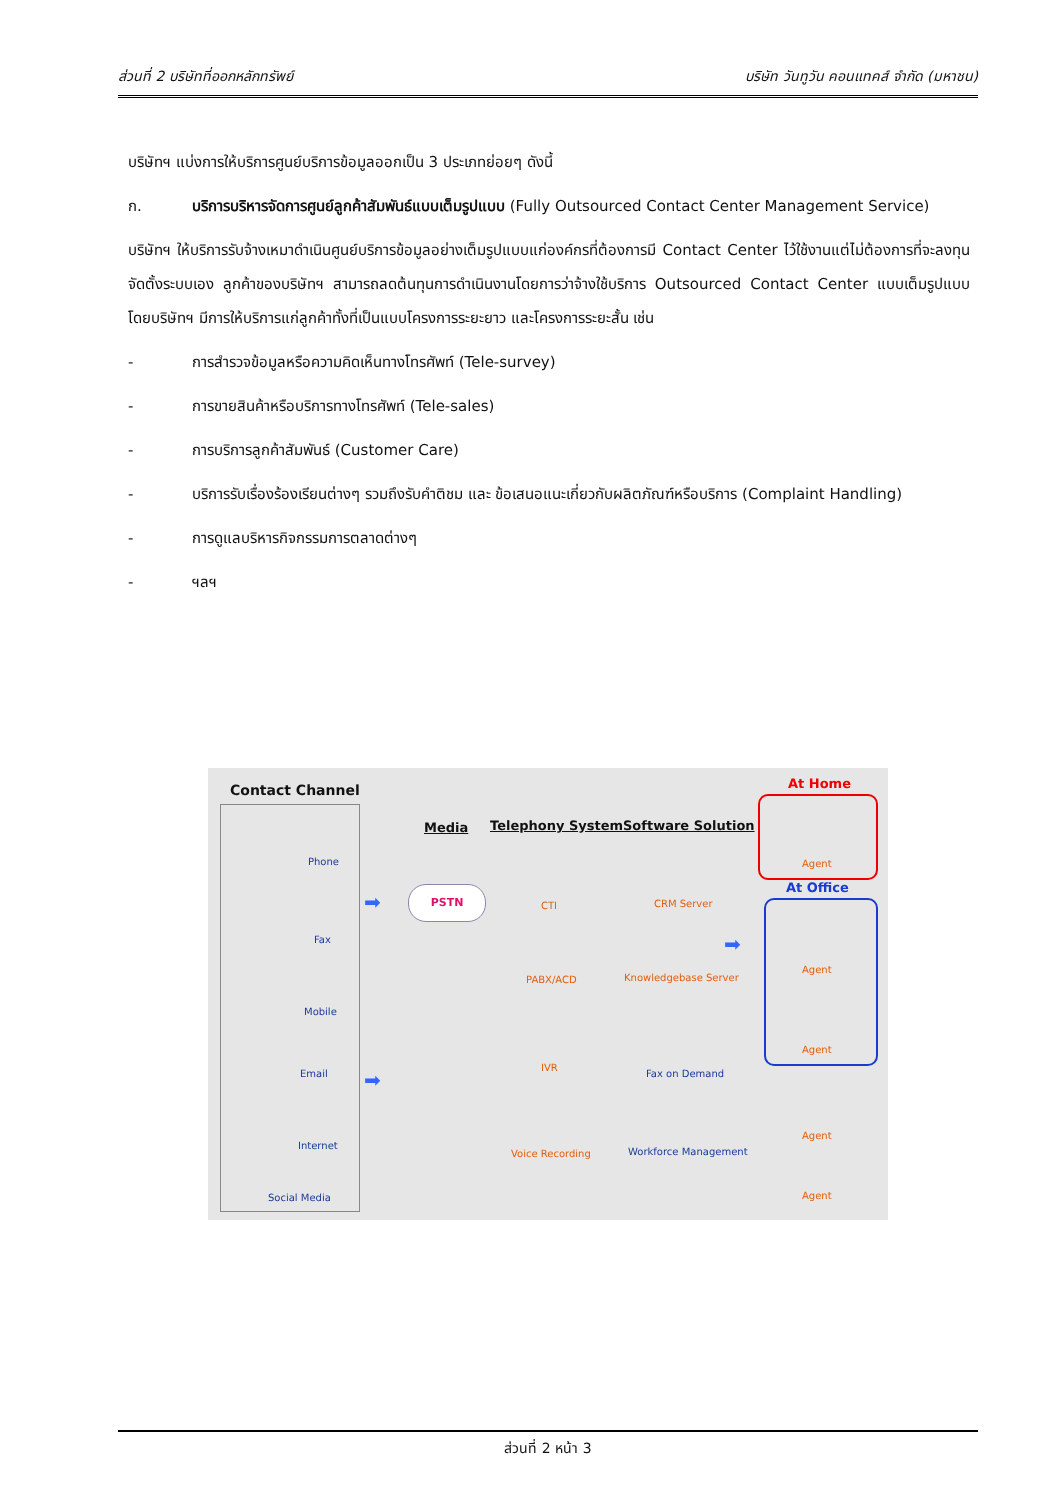ส่วนที่ 2 บริษัทที่ออกหลักทรัพย์ บริษัท วันทูวัน คอนแทคส์ จำกัด (มหาชน)
บริษัทฯ แบ่งการให้บริการศูนย์บริการข้อมูลออกเป็น 3 ประเภทย่อยๆ ดังนี้
ก. บริการบริหารจัดการศูนย์ลูกค้าสัมพันธ์แบบเต็มรูปแบบ (Fully Outsourced Contact Center Management Service)
บริษัทฯ ให้บริการรับจ้างเหมาดำเนินศูนย์บริการข้อมูลอย่างเต็มรูปแบบแก่องค์กรที่ต้องการมี Contact Center ไว้ใช้งานแต่ไม่ต้องการที่จะลงทุนจัดตั้งระบบเอง ลูกค้าของบริษัทฯ สามารถลดต้นทุนการดำเนินงานโดยการว่าจ้างใช้บริการ Outsourced Contact Center แบบเต็มรูปแบบ โดยบริษัทฯ มีการให้บริการแก่ลูกค้าทั้งที่เป็นแบบโครงการระยะยาว และโครงการระยะสั้น เช่น
- การสำรวจข้อมูลหรือความคิดเห็นทางโทรศัพท์ (Tele-survey)
- การขายสินค้าหรือบริการทางโทรศัพท์ (Tele-sales)
- การบริการลูกค้าสัมพันธ์ (Customer Care)
- บริการรับเรื่องร้องเรียนต่างๆ รวมถึงรับคำติชม และ ข้อเสนอแนะเกี่ยวกับผลิตภัณฑ์หรือบริการ (Complaint Handling)
- การดูแลบริหารกิจกรรมการตลาดต่างๆ
- ฯลฯ
Contact Channel
Phone
Fax
Mobile
Email
Internet
Social Media
Media Telephony System Software Solution
PSTN
➡
➡
CTI
PABX/ACD
IVR
Voice Recording
CRM Server
Knowledgebase Server
Fax on Demand
Workforce Management
➡
At Home
Agent
At Office
Agent
Agent
Agent
Agent
ส่วนที่ 2 หน้า 3